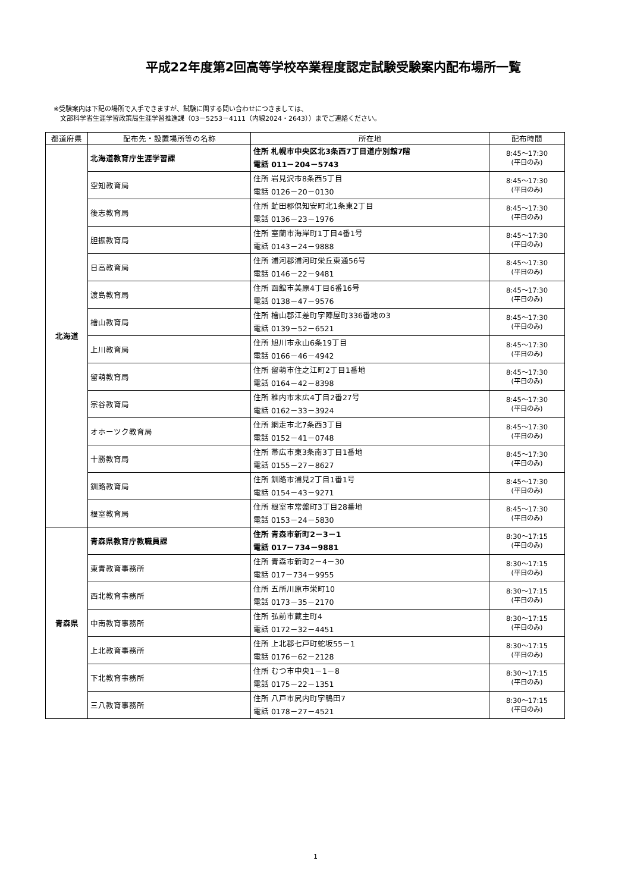平成22年度第2回高等学校卒業程度認定試験受験案内配布場所一覧
※受験案内は下記の場所で入手できますが、試験に関する問い合わせにつきましては、
　文部科学省生涯学習政策局生涯学習推進課（03－5253－4111（内線2024・2643））までご連絡ください。
| 都道府県 | 配布先・設置場所等の名称 | 所在地 | 配布時間 |
| --- | --- | --- | --- |
| 北海道 | 北海道教育庁生涯学習課 | 住所 札幌市中央区北3条西7丁目道庁別館7階 電話 011－204－5743 | 8:45～17:30 (平日のみ) |
| | 空知教育局 | 住所 岩見沢市8条西5丁目 電話 0126－20－0130 | 8:45～17:30 (平日のみ) |
| | 後志教育局 | 住所 虻田郡倶知安町北1条東2丁目 電話 0136－23－1976 | 8:45～17:30 (平日のみ) |
| | 胆振教育局 | 住所 室蘭市海岸町1丁目4番1号 電話 0143－24－9888 | 8:45～17:30 (平日のみ) |
| | 日高教育局 | 住所 浦河郡浦河町栄丘東通56号 電話 0146－22－9481 | 8:45～17:30 (平日のみ) |
| | 渡島教育局 | 住所 函館市美原4丁目6番16号 電話 0138－47－9576 | 8:45～17:30 (平日のみ) |
| | 檜山教育局 | 住所 檜山郡江差町字陣屋町336番地の3 電話 0139－52－6521 | 8:45～17:30 (平日のみ) |
| | 上川教育局 | 住所 旭川市永山6条19丁目 電話 0166－46－4942 | 8:45～17:30 (平日のみ) |
| | 留萌教育局 | 住所 留萌市住之江町2丁目1番地 電話 0164－42－8398 | 8:45～17:30 (平日のみ) |
| | 宗谷教育局 | 住所 稚内市末広4丁目2番27号 電話 0162－33－3924 | 8:45～17:30 (平日のみ) |
| | オホーツク教育局 | 住所 網走市北7条西3丁目 電話 0152－41－0748 | 8:45～17:30 (平日のみ) |
| | 十勝教育局 | 住所 帯広市東3条南3丁目1番地 電話 0155－27－8627 | 8:45～17:30 (平日のみ) |
| | 釧路教育局 | 住所 釧路市浦見2丁目1番1号 電話 0154－43－9271 | 8:45～17:30 (平日のみ) |
| | 根室教育局 | 住所 根室市常盤町3丁目28番地 電話 0153－24－5830 | 8:45～17:30 (平日のみ) |
| 青森県 | 青森県教育庁教職員課 | 住所 青森市新町2－3－1 電話 017－734－9881 | 8:30～17:15 (平日のみ) |
| | 東青教育事務所 | 住所 青森市新町2－4－30 電話 017－734－9955 | 8:30～17:15 (平日のみ) |
| | 西北教育事務所 | 住所 五所川原市栄町10 電話 0173－35－2170 | 8:30～17:15 (平日のみ) |
| | 中南教育事務所 | 住所 弘前市蔵主町4 電話 0172－32－4451 | 8:30～17:15 (平日のみ) |
| | 上北教育事務所 | 住所 上北郡七戸町蛇坂55－1 電話 0176－62－2128 | 8:30～17:15 (平日のみ) |
| | 下北教育事務所 | 住所 むつ市中央1－1－8 電話 0175－22－1351 | 8:30～17:15 (平日のみ) |
| | 三八教育事務所 | 住所 八戸市尻内町字鴨田7 電話 0178－27－4521 | 8:30～17:15 (平日のみ) |
1